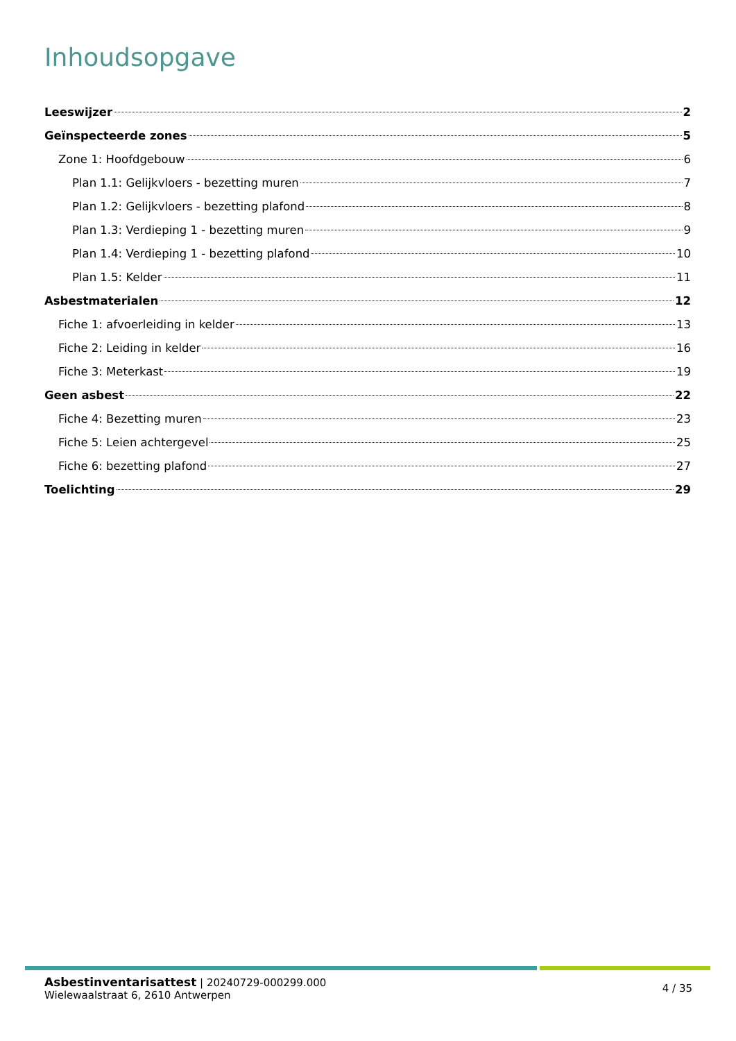Inhoudsopgave
Leeswijzer 2
Geïnspecteerde zones 5
Zone 1: Hoofdgebouw 6
Plan 1.1: Gelijkvloers - bezetting muren 7
Plan 1.2: Gelijkvloers - bezetting plafond 8
Plan 1.3: Verdieping 1 - bezetting muren 9
Plan 1.4: Verdieping 1 - bezetting plafond 10
Plan 1.5: Kelder 11
Asbestmaterialen 12
Fiche 1: afvoerleiding in kelder 13
Fiche 2: Leiding in kelder 16
Fiche 3: Meterkast 19
Geen asbest 22
Fiche 4: Bezetting muren 23
Fiche 5: Leien achtergevel 25
Fiche 6: bezetting plafond 27
Toelichting 29
Asbestinventarisattest | 20240729-000299.000
Wielewaalstraat 6, 2610 Antwerpen
4 / 35